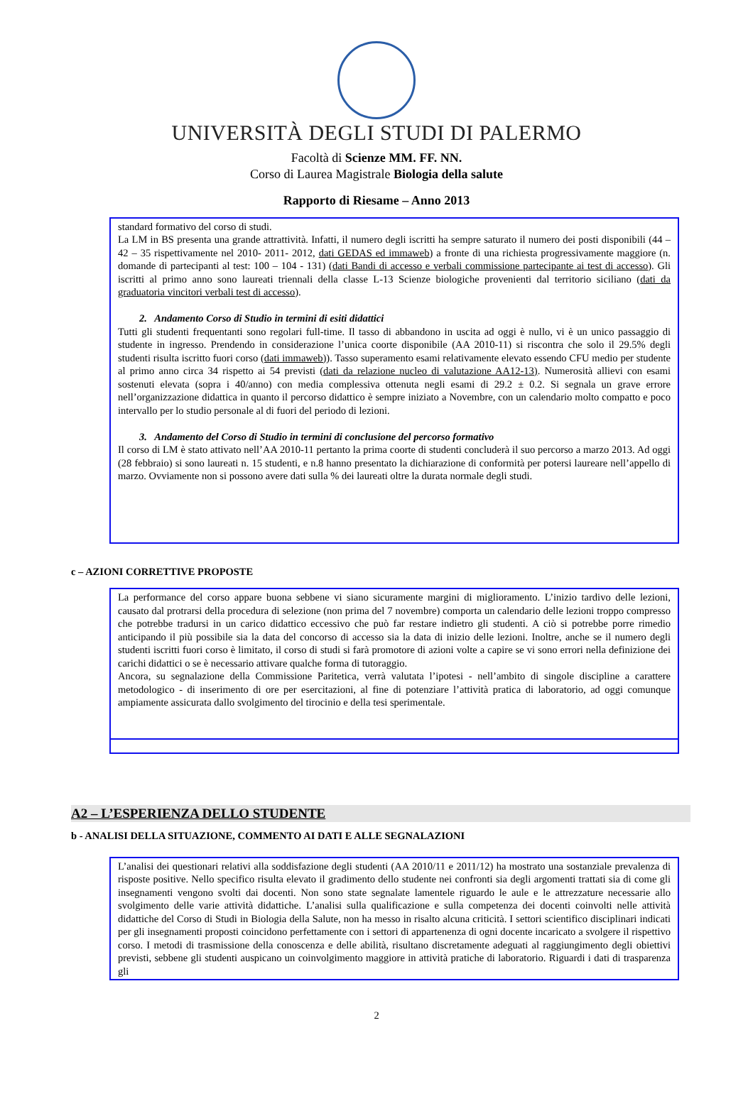UNIVERSITÀ DEGLI STUDI DI PALERMO
Facoltà di Scienze MM. FF. NN.
Corso di Laurea Magistrale Biologia della salute
Rapporto di Riesame – Anno 2013
standard formativo del corso di studi.
La LM in BS presenta una grande attrattività. Infatti, il numero degli iscritti ha sempre saturato il numero dei posti disponibili (44 – 42 – 35 rispettivamente nel 2010- 2011- 2012, dati GEDAS ed immaweb) a fronte di una richiesta progressivamente maggiore (n. domande di partecipanti al test: 100 – 104 - 131) (dati Bandi di accesso e verbali commissione partecipante ai test di accesso). Gli iscritti al primo anno sono laureati triennali della classe L-13 Scienze biologiche provenienti dal territorio siciliano (dati da graduatoria vincitori verbali test di accesso).
2. Andamento Corso di Studio in termini di esiti didattici
Tutti gli studenti frequentanti sono regolari full-time. Il tasso di abbandono in uscita ad oggi è nullo, vi è un unico passaggio di studente in ingresso. Prendendo in considerazione l’unica coorte disponibile (AA 2010-11) si riscontra che solo il 29.5% degli studenti risulta iscritto fuori corso (dati immaweb)). Tasso superamento esami relativamente elevato essendo CFU medio per studente al primo anno circa 34 rispetto ai 54 previsti (dati da relazione nucleo di valutazione AA12-13). Numerosità allievi con esami sostenuti elevata (sopra i 40/anno) con media complessiva ottenuta negli esami di 29.2 ± 0.2. Si segnala un grave errore nell’organizzazione didattica in quanto il percorso didattico è sempre iniziato a Novembre, con un calendario molto compatto e poco intervallo per lo studio personale al di fuori del periodo di lezioni.
3. Andamento del Corso di Studio in termini di conclusione del percorso formativo
Il corso di LM è stato attivato nell’AA 2010-11 pertanto la prima coorte di studenti concluderà il suo percorso a marzo 2013. Ad oggi (28 febbraio) si sono laureati n. 15 studenti, e n.8 hanno presentato la dichiarazione di conformità per potersi laureare nell’appello di marzo. Ovviamente non si possono avere dati sulla % dei laureati oltre la durata normale degli studi.
c – AZIONI CORRETTIVE PROPOSTE
La performance del corso appare buona sebbene vi siano sicuramente margini di miglioramento. L’inizio tardivo delle lezioni, causato dal protrarsi della procedura di selezione (non prima del 7 novembre) comporta un calendario delle lezioni troppo compresso che potrebbe tradursi in un carico didattico eccessivo che può far restare indietro gli studenti. A ciò si potrebbe porre rimedio anticipando il più possibile sia la data del concorso di accesso sia la data di inizio delle lezioni. Inoltre, anche se il numero degli studenti iscritti fuori corso è limitato, il corso di studi si farà promotore di azioni volte a capire se vi sono errori nella definizione dei carichi didattici o se è necessario attivare qualche forma di tutoraggio.
Ancora, su segnalazione della Commissione Paritetica, verrà valutata l’ipotesi - nell’ambito di singole discipline a carattere metodologico - di inserimento di ore per esercitazioni, al fine di potenziare l’attività pratica di laboratorio, ad oggi comunque ampiamente assicurata dallo svolgimento del tirocinio e della tesi sperimentale.
A2 – L’ESPERIENZA DELLO STUDENTE
b - ANALISI DELLA SITUAZIONE, COMMENTO AI DATI E ALLE SEGNALAZIONI
L’analisi dei questionari relativi alla soddisfazione degli studenti (AA 2010/11 e 2011/12) ha mostrato una sostanziale prevalenza di risposte positive. Nello specifico risulta elevato il gradimento dello studente nei confronti sia degli argomenti trattati sia di come gli insegnamenti vengono svolti dai docenti. Non sono state segnalate lamentele riguardo le aule e le attrezzature necessarie allo svolgimento delle varie attività didattiche. L’analisi sulla qualificazione e sulla competenza dei docenti coinvolti nelle attività didattiche del Corso di Studi in Biologia della Salute, non ha messo in risalto alcuna criticità. I settori scientifico disciplinari indicati per gli insegnamenti proposti coincidono perfettamente con i settori di appartenenza di ogni docente incaricato a svolgere il rispettivo corso. I metodi di trasmissione della conoscenza e delle abilità, risultano discretamente adeguati al raggiungimento degli obiettivi previsti, sebbene gli studenti auspicano un coinvolgimento maggiore in attività pratiche di laboratorio. Riguardi i dati di trasparenza gli
2